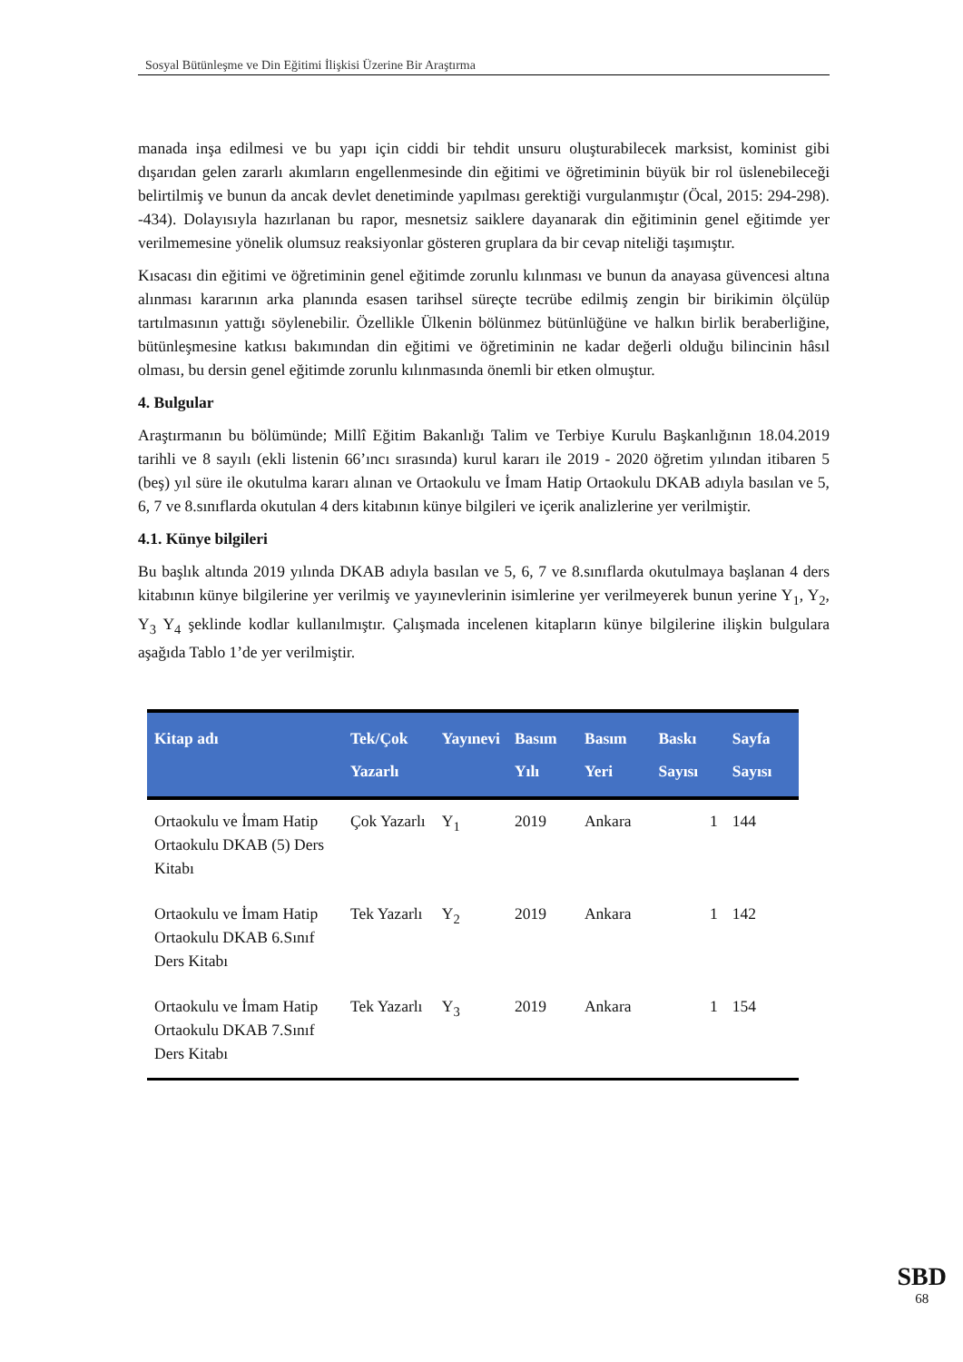Sosyal Bütünleşme ve Din Eğitimi İlişkisi Üzerine Bir Araştırma
manada inşa edilmesi ve bu yapı için ciddi bir tehdit unsuru oluşturabilecek marksist, kominist gibi dışarıdan gelen zararlı akımların engellenmesinde din eğitimi ve öğretiminin büyük bir rol üslenebileceği belirtilmiş ve bunun da ancak devlet denetiminde yapılması gerektiği vurgulanmıştır (Öcal, 2015: 294-298). -434). Dolayısıyla hazırlanan bu rapor, mesnetsiz saiklere dayanarak din eğitiminin genel eğitimde yer verilmemesine yönelik olumsuz reaksiyonlar gösteren gruplara da bir cevap niteliği taşımıştır.
Kısacası din eğitimi ve öğretiminin genel eğitimde zorunlu kılınması ve bunun da anayasa güvencesi altına alınması kararının arka planında esasen tarihsel süreçte tecrübe edilmiş zengin bir birikimin ölçülüp tartılmasının yattığı söylenebilir. Özellikle Ülkenin bölünmez bütünlüğüne ve halkın birlik beraberliğine, bütünleşmesine katkısı bakımından din eğitimi ve öğretiminin ne kadar değerli olduğu bilincinin hâsıl olması, bu dersin genel eğitimde zorunlu kılınmasında önemli bir etken olmuştur.
4. Bulgular
Araştırmanın bu bölümünde; Millî Eğitim Bakanlığı Talim ve Terbiye Kurulu Başkanlığının 18.04.2019 tarihli ve 8 sayılı (ekli listenin 66’ıncı sırasında) kurul kararı ile 2019 - 2020 öğretim yılından itibaren 5 (beş) yıl süre ile okutulma kararı alınan ve Ortaokulu ve İmam Hatip Ortaokulu DKAB adıyla basılan ve 5, 6, 7 ve 8.sınıflarda okutulan 4 ders kitabının künye bilgileri ve içerik analizlerine yer verilmiştir.
4.1. Künye bilgileri
Bu başlık altında 2019 yılında DKAB adıyla basılan ve 5, 6, 7 ve 8.sınıflarda okutulmaya başlanan 4 ders kitabının künye bilgilerine yer verilmiş ve yayınevlerinin isimlerine yer verilmeyerek bunun yerine Y<sub>1</sub>, Y<sub>2</sub>, Y<sub>3</sub> Y<sub>4</sub> şeklinde kodlar kullanılmıştır. Çalışmada incelenen kitapların künye bilgilerine ilişkin bulgulara aşağıda Tablo 1’de yer verilmiştir.
| Kitap adı | Tek/Çok Yazarlı | Yayınevi | Basım Yılı | Basım Yeri | Baskı Sayısı | Sayfa Sayısı |
| --- | --- | --- | --- | --- | --- | --- |
| Ortaokulu ve İmam Hatip Ortaokulu DKAB (5) Ders Kitabı | Çok Yazarlı | Y<sub>1</sub> | 2019 | Ankara | 1 | 144 |
| Ortaokulu ve İmam Hatip Ortaokulu DKAB 6.Sınıf Ders Kitabı | Tek Yazarlı | Y<sub>2</sub> | 2019 | Ankara | 1 | 142 |
| Ortaokulu ve İmam Hatip Ortaokulu DKAB 7.Sınıf Ders Kitabı | Tek Yazarlı | Y<sub>3</sub> | 2019 | Ankara | 1 | 154 |
SBD
68